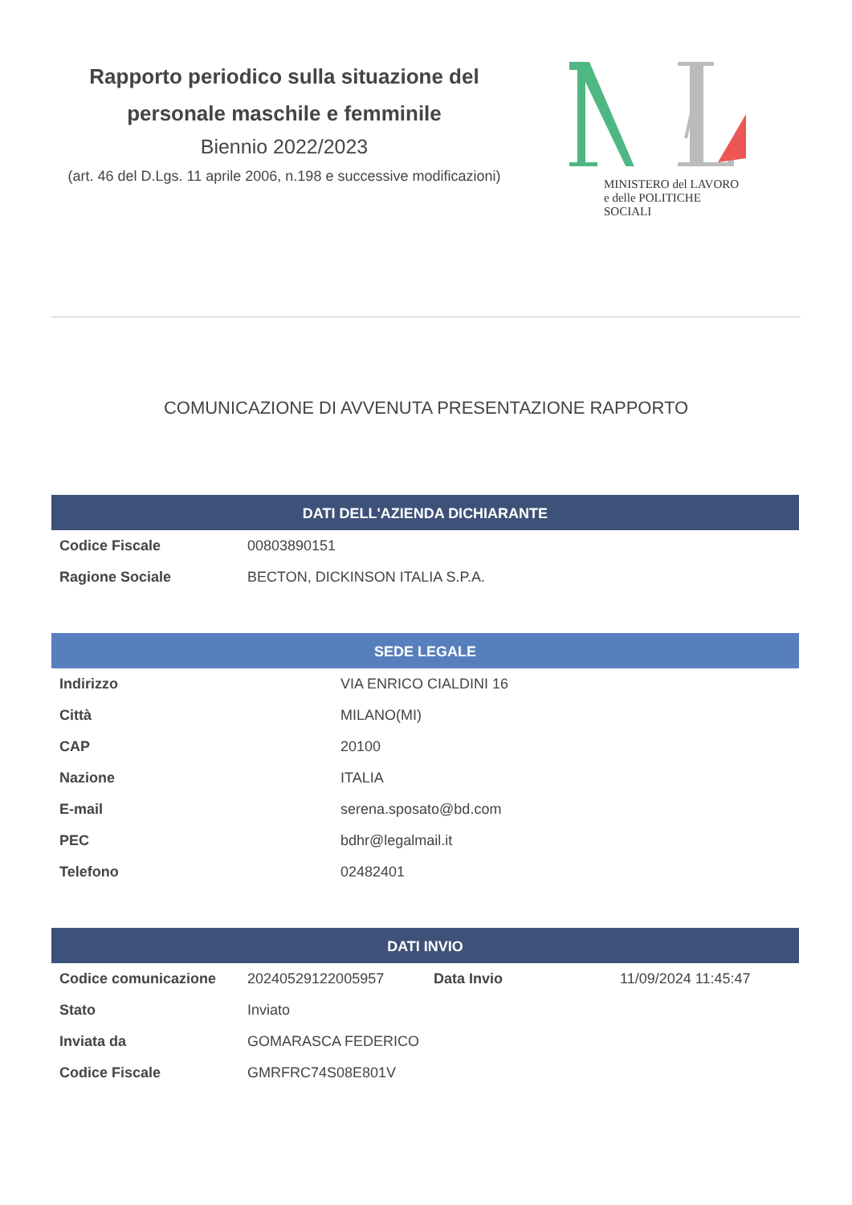Rapporto periodico sulla situazione del personale maschile e femminile
Biennio 2022/2023
(art. 46 del D.Lgs. 11 aprile 2006, n.198 e successive modificazioni)
MINISTERO del LAVORO
e delle POLITICHE SOCIALI
COMUNICAZIONE DI AVVENUTA PRESENTAZIONE RAPPORTO
| DATI DELL'AZIENDA DICHIARANTE | |
| --- | --- |
| Codice Fiscale | 00803890151 |
| Ragione Sociale | BECTON, DICKINSON ITALIA S.P.A. |
| SEDE LEGALE | |
| --- | --- |
| Indirizzo | VIA ENRICO CIALDINI 16 |
| Città | MILANO(MI) |
| CAP | 20100 |
| Nazione | ITALIA |
| E-mail | serena.sposato@bd.com |
| PEC | bdhr@legalmail.it |
| Telefono | 02482401 |
| DATI INVIO | | | |
| --- | --- | --- | --- |
| Codice comunicazione | 20240529122005957 | Data Invio | 11/09/2024 11:45:47 |
| Stato | Inviato | | |
| Inviata da | GOMARASCA FEDERICO | | |
| Codice Fiscale | GMRFRC74S08E801V | | |